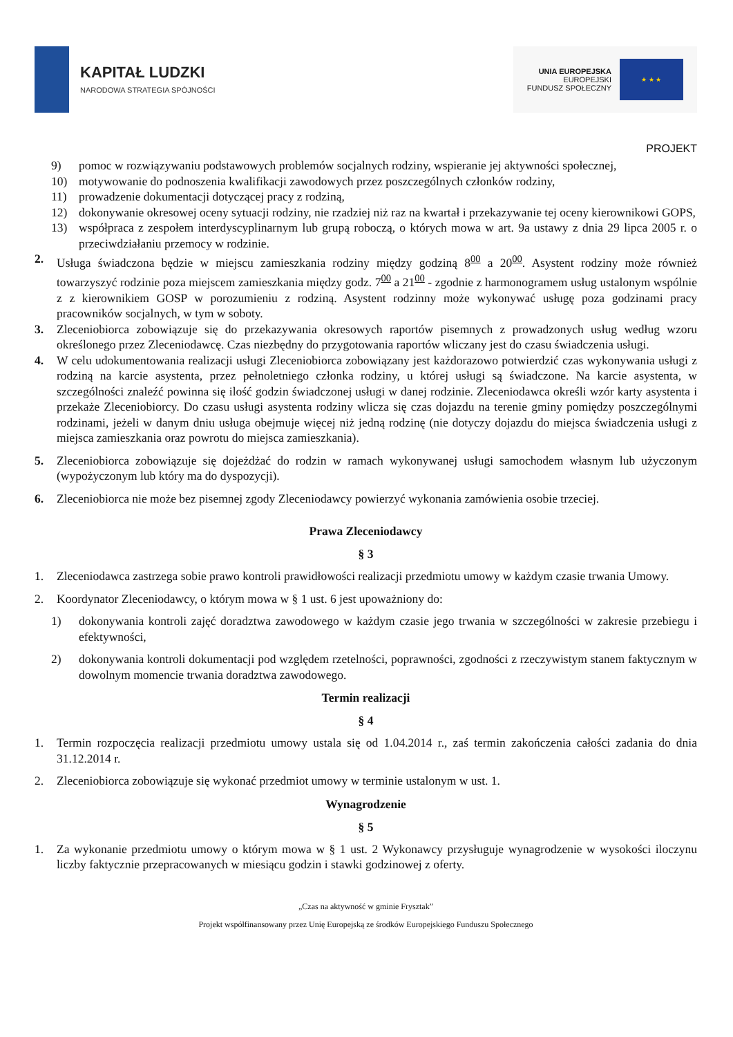KAPITAŁ LUDZKI
NARODOWA STRATEGIA SPÓJNOŚCI
UNIA EUROPEJSKA
EUROPEJSKI
FUNDUSZ SPOŁECZNY
★ ★ ★
PROJEKT
9) pomoc w rozwiązywaniu podstawowych problemów socjalnych rodziny, wspieranie jej aktywności społecznej,
10) motywowanie do podnoszenia kwalifikacji zawodowych przez poszczególnych członków rodziny,
11) prowadzenie dokumentacji dotyczącej pracy z rodziną,
12) dokonywanie okresowej oceny sytuacji rodziny, nie rzadziej niż raz na kwartał i przekazywanie tej oceny kierownikowi GOPS,
13) współpraca z zespołem interdyscyplinarnym lub grupą roboczą, o których mowa w art. 9a ustawy z dnia 29 lipca 2005 r. o przeciwdziałaniu przemocy w rodzinie.
2. Usługa świadczona będzie w miejscu zamieszkania rodziny między godziną 8<sup>00</sup> a 20<sup>00</sup>. Asystent rodziny może również towarzyszyć rodzinie poza miejscem zamieszkania między godz. 7<sup>00</sup> a 21<sup>00</sup> - zgodnie z harmonogramem usług ustalonym wspólnie z z kierownikiem GOSP w porozumieniu z rodziną. Asystent rodzinny może wykonywać usługę poza godzinami pracy pracowników socjalnych, w tym w soboty.
3. Zleceniobiorca zobowiązuje się do przekazywania okresowych raportów pisemnych z prowadzonych usług według wzoru określonego przez Zleceniodawcę. Czas niezbędny do przygotowania raportów wliczany jest do czasu świadczenia usługi.
4. W celu udokumentowania realizacji usługi Zleceniobiorca zobowiązany jest każdorazowo potwierdzić czas wykonywania usługi z rodziną na karcie asystenta, przez pełnoletniego członka rodziny, u której usługi są świadczone. Na karcie asystenta, w szczególności znaleźć powinna się ilość godzin świadczonej usługi w danej rodzinie. Zleceniodawca określi wzór karty asystenta i przekaże Zleceniobiorcy. Do czasu usługi asystenta rodziny wlicza się czas dojazdu na terenie gminy pomiędzy poszczególnymi rodzinami, jeżeli w danym dniu usługa obejmuje więcej niż jedną rodzinę (nie dotyczy dojazdu do miejsca świadczenia usługi z miejsca zamieszkania oraz powrotu do miejsca zamieszkania).
5. Zleceniobiorca zobowiązuje się dojeżdżać do rodzin w ramach wykonywanej usługi samochodem własnym lub użyczonym (wypożyczonym lub który ma do dyspozycji).
6. Zleceniobiorca nie może bez pisemnej zgody Zleceniodawcy powierzyć wykonania zamówienia osobie trzeciej.
Prawa Zleceniodawcy
§ 3
1. Zleceniodawca zastrzega sobie prawo kontroli prawidłowości realizacji przedmiotu umowy w każdym czasie trwania Umowy.
2. Koordynator Zleceniodawcy, o którym mowa w § 1 ust. 6 jest upoważniony do:
1) dokonywania kontroli zajęć doradztwa zawodowego w każdym czasie jego trwania w szczególności w zakresie przebiegu i efektywności,
2) dokonywania kontroli dokumentacji pod względem rzetelności, poprawności, zgodności z rzeczywistym stanem faktycznym w dowolnym momencie trwania doradztwa zawodowego.
Termin realizacji
§ 4
1. Termin rozpoczęcia realizacji przedmiotu umowy ustala się od 1.04.2014 r., zaś termin zakończenia całości zadania do dnia 31.12.2014 r.
2. Zleceniobiorca zobowiązuje się wykonać przedmiot umowy w terminie ustalonym w ust. 1.
Wynagrodzenie
§ 5
1. Za wykonanie przedmiotu umowy o którym mowa w § 1 ust. 2 Wykonawcy przysługuje wynagrodzenie w wysokości iloczynu liczby faktycznie przepracowanych w miesiącu godzin i stawki godzinowej z oferty.
„Czas na aktywność w gminie Frysztak”
Projekt współfinansowany przez Unię Europejską ze środków Europejskiego Funduszu Społecznego